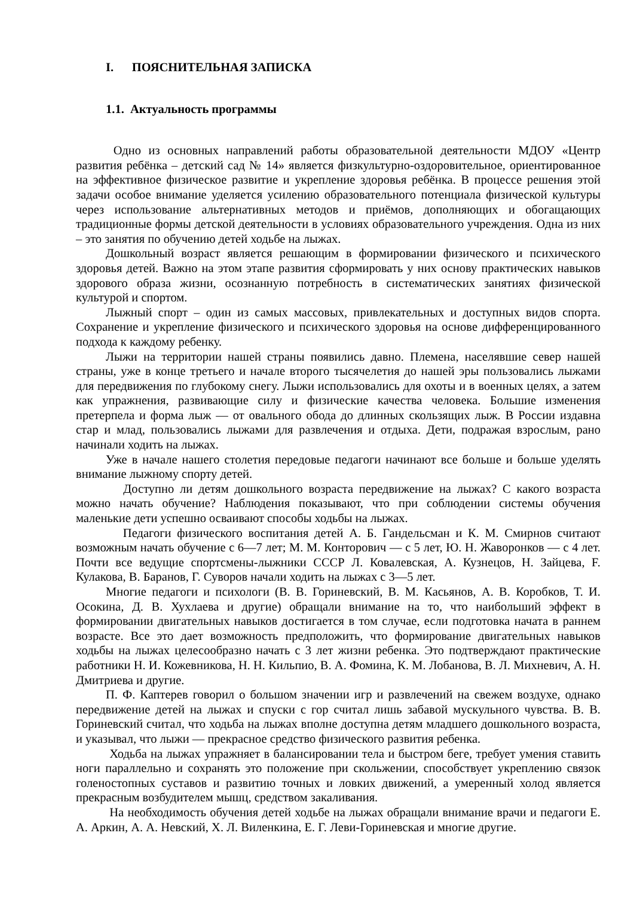I. ПОЯСНИТЕЛЬНАЯ ЗАПИСКА
1.1. Актуальность программы
Одно из основных направлений работы образовательной деятельности МДОУ «Центр развития ребёнка – детский сад № 14» является физкультурно-оздоровительное, ориентированное на эффективное физическое развитие и укрепление здоровья ребёнка. В процессе решения этой задачи особое внимание уделяется усилению образовательного потенциала физической культуры через использование альтернативных методов и приёмов, дополняющих и обогащающих традиционные формы детской деятельности в условиях образовательного учреждения. Одна из них – это занятия по обучению детей ходьбе на лыжах.
Дошкольный возраст является решающим в формировании физического и психического здоровья детей. Важно на этом этапе развития сформировать у них основу практических навыков здорового образа жизни, осознанную потребность в систематических занятиях физической культурой и спортом.
Лыжный спорт – один из самых массовых, привлекательных и доступных видов спорта. Сохранение и укрепление физического и психического здоровья на основе дифференцированного подхода к каждому ребенку.
Лыжи на территории нашей страны появились давно. Племена, населявшие север нашей страны, уже в конце третьего и начале второго тысячелетия до нашей эры пользовались лыжами для передвижения по глубокому снегу. Лыжи использовались для охоты и в военных целях, а затем как упражнения, развивающие силу и физические качества человека. Большие изменения претерпела и форма лыж — от овального обода до длинных скользящих лыж. В России издавна стар и млад, пользовались лыжами для развлечения и отдыха. Дети, подражая взрослым, рано начинали ходить на лыжах.
Уже в начале нашего столетия передовые педагоги начинают все больше и больше уделять внимание лыжному спорту детей.
Доступно ли детям дошкольного возраста передвижение на лыжах? С какого возраста можно начать обучение? Наблюдения показывают, что при соблюдении системы обучения маленькие дети успешно осваивают способы ходьбы на лыжах.
Педагоги физического воспитания детей А. Б. Гандельсман и К. М. Смирнов считают возможным начать обучение с 6—7 лет; М. М. Конторович — с 5 лет, Ю. Н. Жаворонков — с 4 лет. Почти все ведущие спортсмены-лыжники СССР Л. Ковалевская, А. Кузнецов, Н. Зайцева, F. Кулакова, В. Баранов, Г. Суворов начали ходить на лыжах с 3—5 лет.
Многие педагоги и психологи (В. В. Гориневский, В. М. Касьянов, А. В. Коробков, Т. И. Осокина, Д. В. Хухлаева и другие) обращали внимание на то, что наибольший эффект в формировании двигательных навыков достигается в том случае, если подготовка начата в раннем возрасте. Все это дает возможность предположить, что формирование двигательных навыков ходьбы на лыжах целесообразно начать с 3 лет жизни ребенка. Это подтверждают практические работники Н. И. Кожевникова, Н. Н. Кильпио, В. А. Фомина, К. М. Лобанова, В. Л. Михневич, А. Н. Дмитриева и другие.
П. Ф. Каптерев говорил о большом значении игр и развлечений на свежем воздухе, однако передвижение детей на лыжах и спуски с гор считал лишь забавой мускульного чувства. В. В. Гориневский считал, что ходьба на лыжах вполне доступна детям младшего дошкольного возраста, и указывал, что лыжи — прекрасное средство физического развития ребенка.
Ходьба на лыжах упражняет в балансировании тела и быстром беге, требует умения ставить ноги параллельно и сохранять это положение при скольжении, способствует укреплению связок голеностопных суставов и развитию точных и ловких движений, а умеренный холод является прекрасным возбудителем мышц, средством закаливания.
На необходимость обучения детей ходьбе на лыжах обращали внимание врачи и педагоги Е. А. Аркин, А. А. Невский, Х. Л. Виленкина, Е. Г. Леви-Гориневская и многие другие.